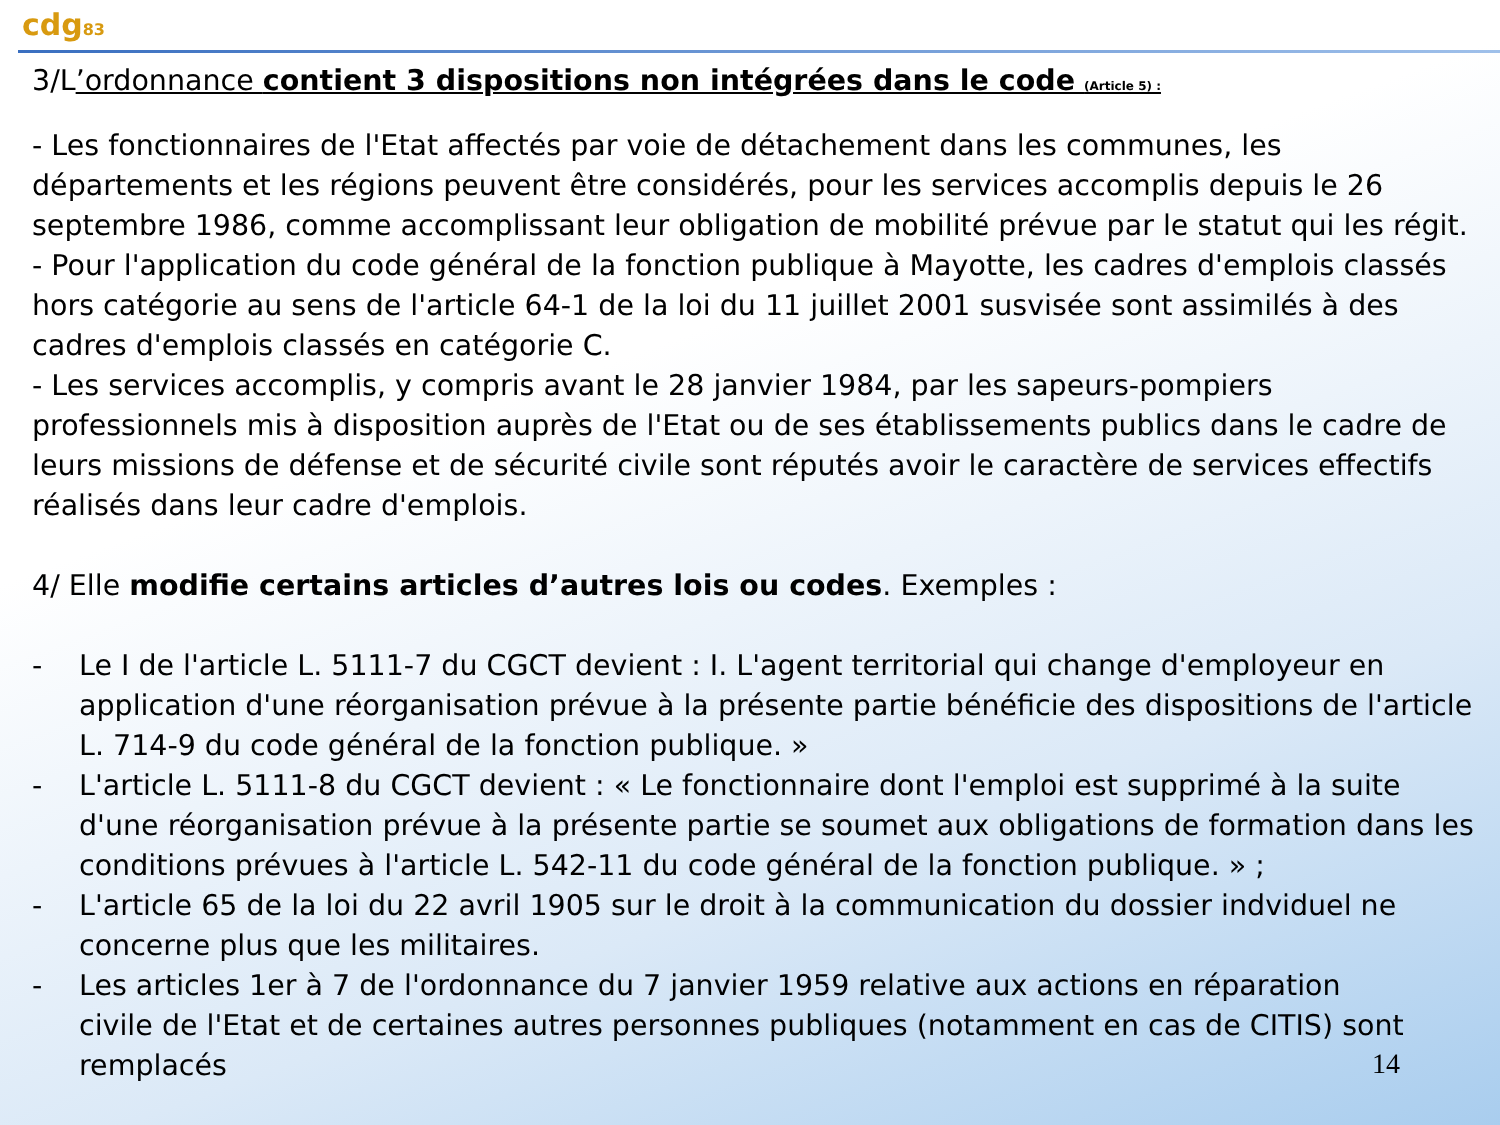cdg83
3/L’ordonnance contient 3 dispositions non intégrées dans le code (Article 5) :
- Les fonctionnaires de l'Etat affectés par voie de détachement dans les communes, les départements et les régions peuvent être considérés, pour les services accomplis depuis le 26 septembre 1986, comme accomplissant leur obligation de mobilité prévue par le statut qui les régit.
- Pour l'application du code général de la fonction publique à Mayotte, les cadres d'emplois classés hors catégorie au sens de l'article 64-1 de la loi du 11 juillet 2001 susvisée sont assimilés à des cadres d'emplois classés en catégorie C.
- Les services accomplis, y compris avant le 28 janvier 1984, par les sapeurs-pompiers professionnels mis à disposition auprès de l'Etat ou de ses établissements publics dans le cadre de leurs missions de défense et de sécurité civile sont réputés avoir le caractère de services effectifs réalisés dans leur cadre d'emplois.
4/ Elle modifie certains articles d’autres lois ou codes. Exemples :
- Le I de l'article L. 5111-7 du CGCT devient : I. L'agent territorial qui change d'employeur en application d'une réorganisation prévue à la présente partie bénéficie des dispositions de l'article L. 714-9 du code général de la fonction publique. »
- L'article L. 5111-8 du CGCT devient : « Le fonctionnaire dont l'emploi est supprimé à la suite d'une réorganisation prévue à la présente partie se soumet aux obligations de formation dans les conditions prévues à l'article L. 542-11 du code général de la fonction publique. » ;
- L'article 65 de la loi du 22 avril 1905 sur le droit à la communication du dossier indviduel ne concerne plus que les militaires.
- Les articles 1er à 7 de l'ordonnance du 7 janvier 1959 relative aux actions en réparation civile de l'Etat et de certaines autres personnes publiques (notamment en cas de CITIS) sont remplacés
14